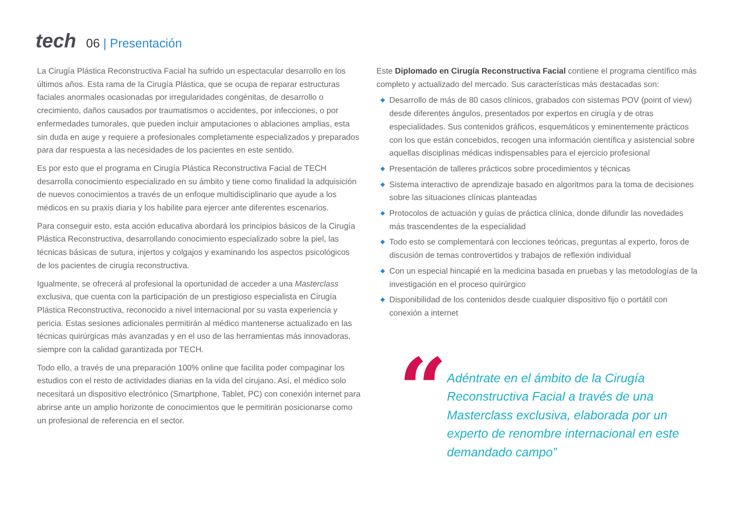tech
06 | Presentación
La Cirugía Plástica Reconstructiva Facial ha sufrido un espectacular desarrollo en los últimos años. Esta rama de la Cirugía Plástica, que se ocupa de reparar estructuras faciales anormales ocasionadas por irregularidades congénitas, de desarrollo o crecimiento, daños causados por traumatismos o accidentes, por infecciones, o por enfermedades tumorales, que pueden incluir amputaciones o ablaciones amplias, esta sin duda en auge y requiere a profesionales completamente especializados y preparados para dar respuesta a las necesidades de los pacientes en este sentido.
Es por esto que el programa en Cirugía Plástica Reconstructiva Facial de TECH desarrolla conocimiento especializado en su ámbito y tiene como finalidad la adquisición de nuevos conocimientos a través de un enfoque multidisciplinario que ayude a los médicos en su praxis diaria y los habilite para ejercer ante diferentes escenarios.
Para conseguir esto, esta acción educativa abordará los principios básicos de la Cirugía Plástica Reconstructiva, desarrollando conocimiento especializado sobre la piel, las técnicas básicas de sutura, injertos y colgajos y examinando los aspectos psicológicos de los pacientes de cirugía reconstructiva.
Igualmente, se ofrecerá al profesional la oportunidad de acceder a una Masterclass exclusiva, que cuenta con la participación de un prestigioso especialista en Cirugía Plástica Reconstructiva, reconocido a nivel internacional por su vasta experiencia y pericia. Estas sesiones adicionales permitirán al médico mantenerse actualizado en las técnicas quirúrgicas más avanzadas y en el uso de las herramientas más innovadoras, siempre con la calidad garantizada por TECH.
Todo ello, a través de una preparación 100% online que facilita poder compaginar los estudios con el resto de actividades diarias en la vida del cirujano. Así, el médico solo necesitará un dispositivo electrónico (Smartphone, Tablet, PC) con conexión internet para abrirse ante un amplio horizonte de conocimientos que le permitirán posicionarse como un profesional de referencia en el sector.
Este Diplomado en Cirugía Reconstructiva Facial contiene el programa científico más completo y actualizado del mercado. Sus características más destacadas son:
◆ Desarrollo de más de 80 casos clínicos, grabados con sistemas POV (point of view) desde diferentes ángulos, presentados por expertos en cirugía y de otras especialidades. Sus contenidos gráficos, esquemáticos y eminentemente prácticos con los que están concebidos, recogen una información científica y asistencial sobre aquellas disciplinas médicas indispensables para el ejercicio profesional
◆ Presentación de talleres prácticos sobre procedimientos y técnicas
◆ Sistema interactivo de aprendizaje basado en algoritmos para la toma de decisiones sobre las situaciones clínicas planteadas
◆ Protocolos de actuación y guías de práctica clínica, donde difundir las novedades más trascendentes de la especialidad
◆ Todo esto se complementará con lecciones teóricas, preguntas al experto, foros de discusión de temas controvertidos y trabajos de reflexión individual
◆ Con un especial hincapié en la medicina basada en pruebas y las metodologías de la investigación en el proceso quirúrgico
◆ Disponibilidad de los contenidos desde cualquier dispositivo fijo o portátil con conexión a internet
“
Adéntrate en el ámbito de la Cirugía Reconstructiva Facial a través de una Masterclass exclusiva, elaborada por un experto de renombre internacional en este demandado campo”